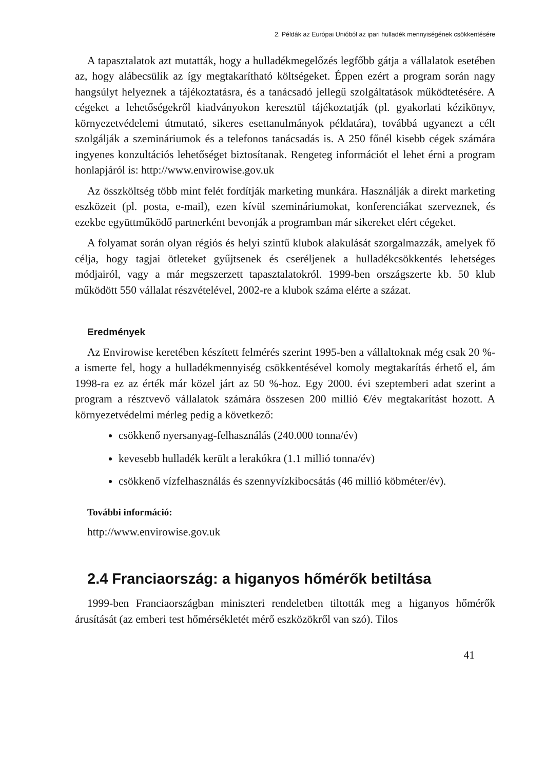2. Példák az Európai Unióból az ipari hulladék mennyiségének csökkentésére
A tapasztalatok azt mutatták, hogy a hulladékmegelőzés legfőbb gátja a vállalatok esetében az, hogy alábecsülik az így megtakarítható költségeket. Éppen ezért a program során nagy hangsúlyt helyeznek a tájékoztatásra, és a tanácsadó jellegű szolgáltatások működtetésére. A cégeket a lehetőségekről kiadványokon keresztül tájékoztatják (pl. gyakorlati kézikönyv, környezetvédelemi útmutató, sikeres esettanulmányok példatára), továbbá ugyanezt a célt szolgálják a szemináriumok és a telefonos tanácsadás is. A 250 főnél kisebb cégek számára ingyenes konzultációs lehetőséget biztosítanak. Rengeteg információt el lehet érni a program honlapjáról is: http://www.envirowise.gov.uk
Az összköltség több mint felét fordítják marketing munkára. Használják a direkt marketing eszközeit (pl. posta, e-mail), ezen kívül szemináriumokat, konferenciákat szerveznek, és ezekbe együttműködő partnerként bevonják a programban már sikereket elért cégeket.
A folyamat során olyan régiós és helyi szintű klubok alakulását szorgalmazzák, amelyek fő célja, hogy tagjai ötleteket gyűjtsenek és cseréljenek a hulladékcsökkentés lehetséges módjairól, vagy a már megszerzett tapasztalatokról. 1999-ben országszerte kb. 50 klub működött 550 vállalat részvételével, 2002-re a klubok száma elérte a százat.
Eredmények
Az Envirowise keretében készített felmérés szerint 1995-ben a vállaltoknak még csak 20 %-a ismerte fel, hogy a hulladékmennyiség csökkentésével komoly megtakarítás érhető el, ám 1998-ra ez az érték már közel járt az 50 %-hoz. Egy 2000. évi szeptemberi adat szerint a program a résztvevő vállalatok számára összesen 200 millió €/év megtakarítást hozott. A környezetvédelmi mérleg pedig a következő:
csökkenő nyersanyag-felhasználás (240.000 tonna/év)
kevesebb hulladék került a lerakókra (1.1 millió tonna/év)
csökkenő vízfelhasználás és szennyvízkibocsátás (46 millió köbméter/év).
További információ:
http://www.envirowise.gov.uk
2.4 Franciaország: a higanyos hőmérők betiltása
1999-ben Franciaországban miniszteri rendeletben tiltották meg a higanyos hőmérők árusítását (az emberi test hőmérsékletét mérő eszközökről van szó). Tilos
41